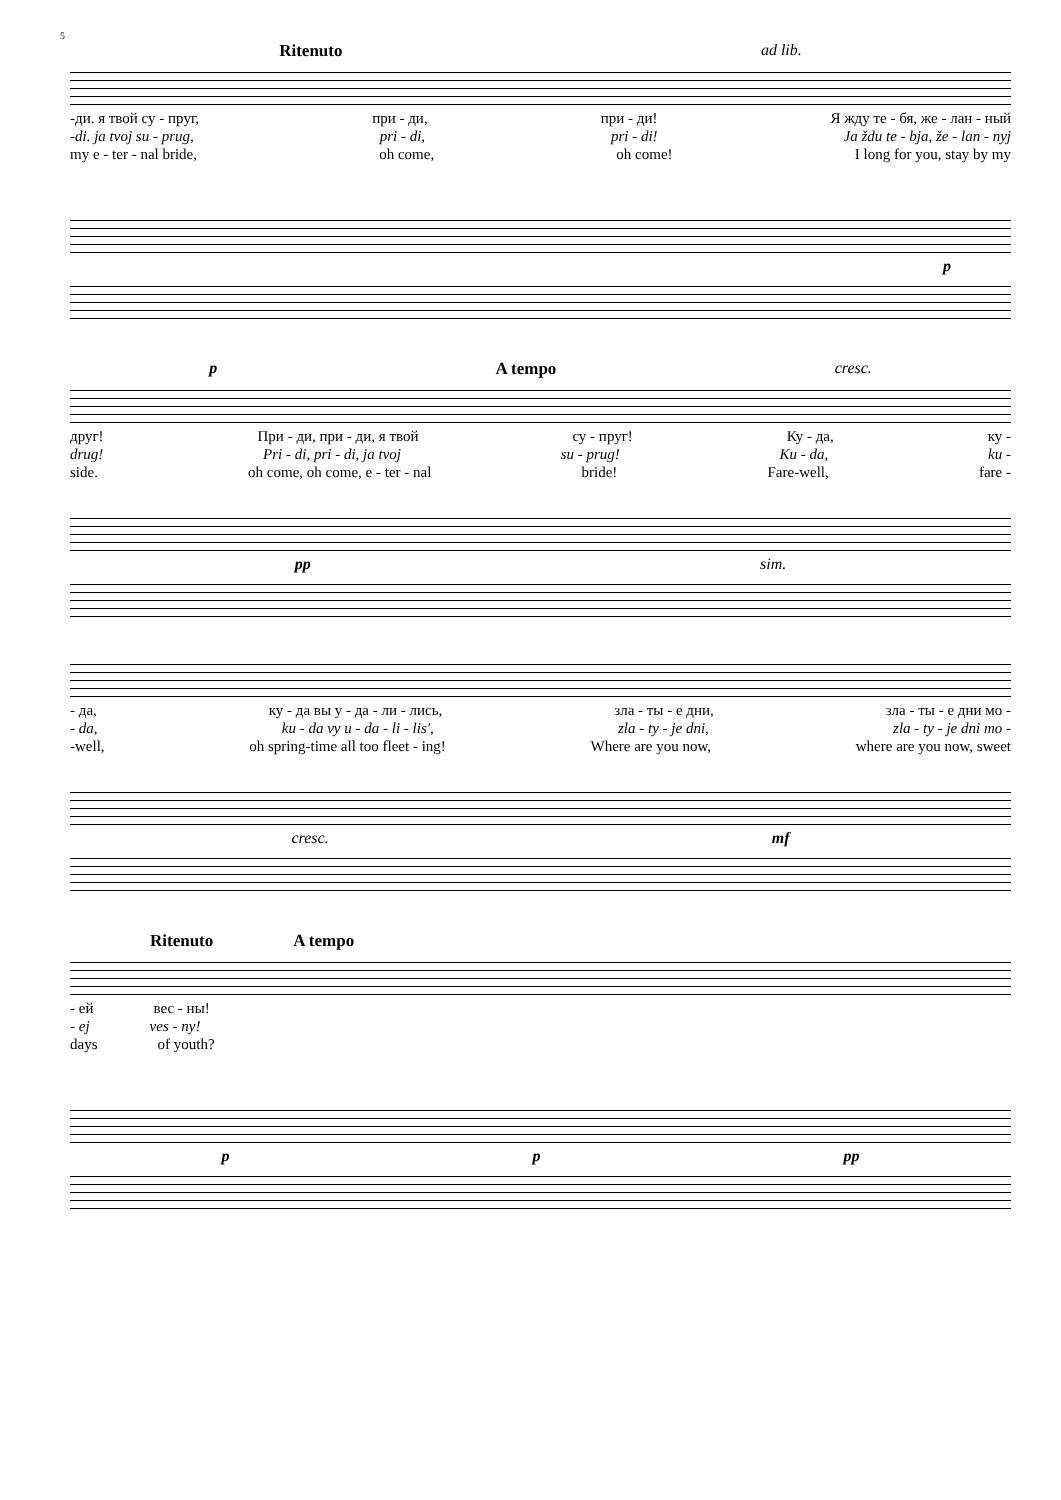5
Ritenuto ad lib.
-ди. я твой су - пруг, при - ди, при - ди! Я жду те - бя, же - лан - ный
-di. ja tvoj su - prug, pri - di, pri - di! Ja ždu te - bja, že - lan - nyj
my e - ter - nal bride, oh come, oh come! I long for you, stay by my
p
p A tempo cresc.
друг! При - ди, при - ди, я твой су - пруг! Ку - да, ку -
drug! Pri - di, pri - di, ja tvoj su - prug! Ku - da, ku -
side. oh come, oh come, e - ter - nal bride! Fare-well, fare -
pp sim.
- да, ку - да вы у - да - ли - лись, зла - ты - е дни, зла - ты - е дни мо -
- da, ku - da vy u - da - li - lis', zla - ty - je dni, zla - ty - je dni mo -
-well, oh spring-time all too fleet - ing! Where are you now, where are you now, sweet
cresc. mf
Ritenuto A tempo
- ей вес - ны!
- ej ves - ny!
days of youth?
pp pp